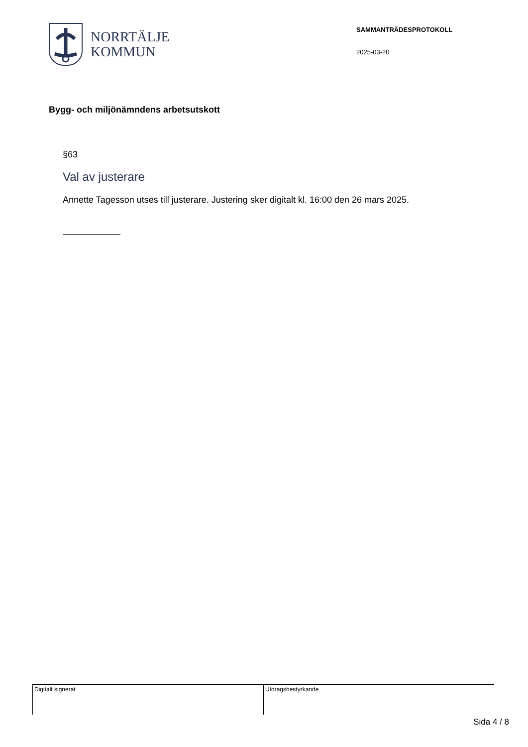NORRTÄLJE
KOMMUN
SAMMANTRÄDESPROTOKOLL
2025-03-20
Bygg- och miljönämndens arbetsutskott
§63
Val av justerare
Annette Tagesson utses till justerare. Justering sker digitalt kl. 16:00 den 26 mars 2025.
Digitalt signerat Utdragsbestyrkande
Sida 4 / 8